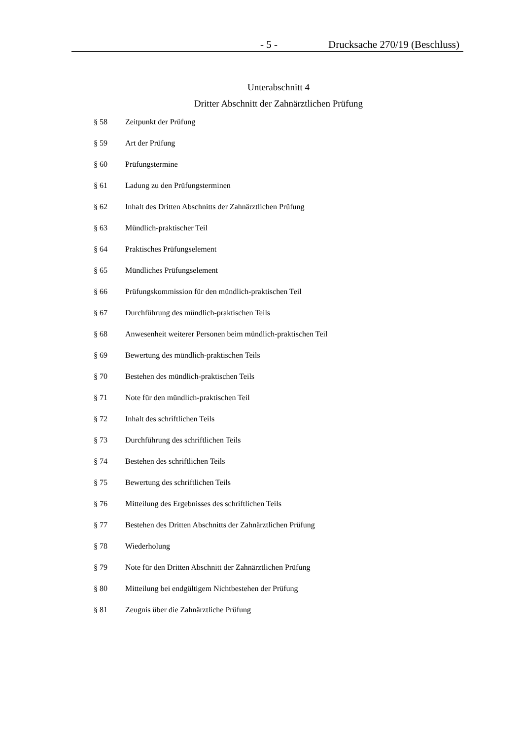- 5 - Drucksache 270/19 (Beschluss)
Unterabschnitt 4
Dritter Abschnitt der Zahnärztlichen Prüfung
§ 58 Zeitpunkt der Prüfung
§ 59 Art der Prüfung
§ 60 Prüfungstermine
§ 61 Ladung zu den Prüfungsterminen
§ 62 Inhalt des Dritten Abschnitts der Zahnärztlichen Prüfung
§ 63 Mündlich-praktischer Teil
§ 64 Praktisches Prüfungselement
§ 65 Mündliches Prüfungselement
§ 66 Prüfungskommission für den mündlich-praktischen Teil
§ 67 Durchführung des mündlich-praktischen Teils
§ 68 Anwesenheit weiterer Personen beim mündlich-praktischen Teil
§ 69 Bewertung des mündlich-praktischen Teils
§ 70 Bestehen des mündlich-praktischen Teils
§ 71 Note für den mündlich-praktischen Teil
§ 72 Inhalt des schriftlichen Teils
§ 73 Durchführung des schriftlichen Teils
§ 74 Bestehen des schriftlichen Teils
§ 75 Bewertung des schriftlichen Teils
§ 76 Mitteilung des Ergebnisses des schriftlichen Teils
§ 77 Bestehen des Dritten Abschnitts der Zahnärztlichen Prüfung
§ 78 Wiederholung
§ 79 Note für den Dritten Abschnitt der Zahnärztlichen Prüfung
§ 80 Mitteilung bei endgültigem Nichtbestehen der Prüfung
§ 81 Zeugnis über die Zahnärztliche Prüfung